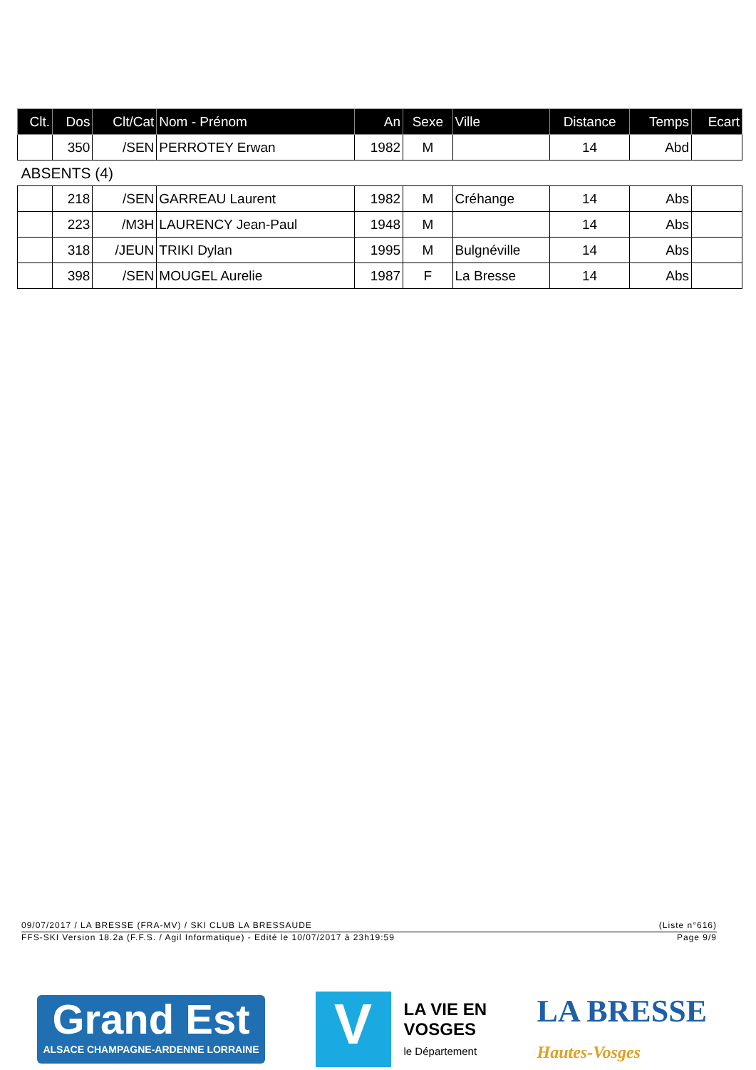| Clt. | Dos | Clt/Cat | Nom - Prénom | An | Sexe | Ville | Distance | Temps | Ecart |
| --- | --- | --- | --- | --- | --- | --- | --- | --- | --- |
| | 350 | /SEN | PERROTEY Erwan | 1982 | M | | 14 | Abd | |
| ABSENTS (4) | | | | | | | | | |
| | 218 | /SEN | GARREAU Laurent | 1982 | M | Créhange | 14 | Abs | |
| | 223 | /M3H | LAURENCY Jean-Paul | 1948 | M | | 14 | Abs | |
| | 318 | /JEUN | TRIKI Dylan | 1995 | M | Bulgnéville | 14 | Abs | |
| | 398 | /SEN | MOUGEL Aurelie | 1987 | F | La Bresse | 14 | Abs | |
09/07/2017 / LA BRESSE (FRA-MV) / SKI CLUB LA BRESSAUDE (Liste n°616)
FFS-SKI Version 18.2a (F.F.S. / Agil Informatique) - Edité le 10/07/2017 à 23h19:59 Page 9/9
Grand Est
ALSACE CHAMPAGNE-ARDENNE LORRAINE
V
LA VIE EN
VOSGES
le Département
LA BRESSE
Hautes-Vosges